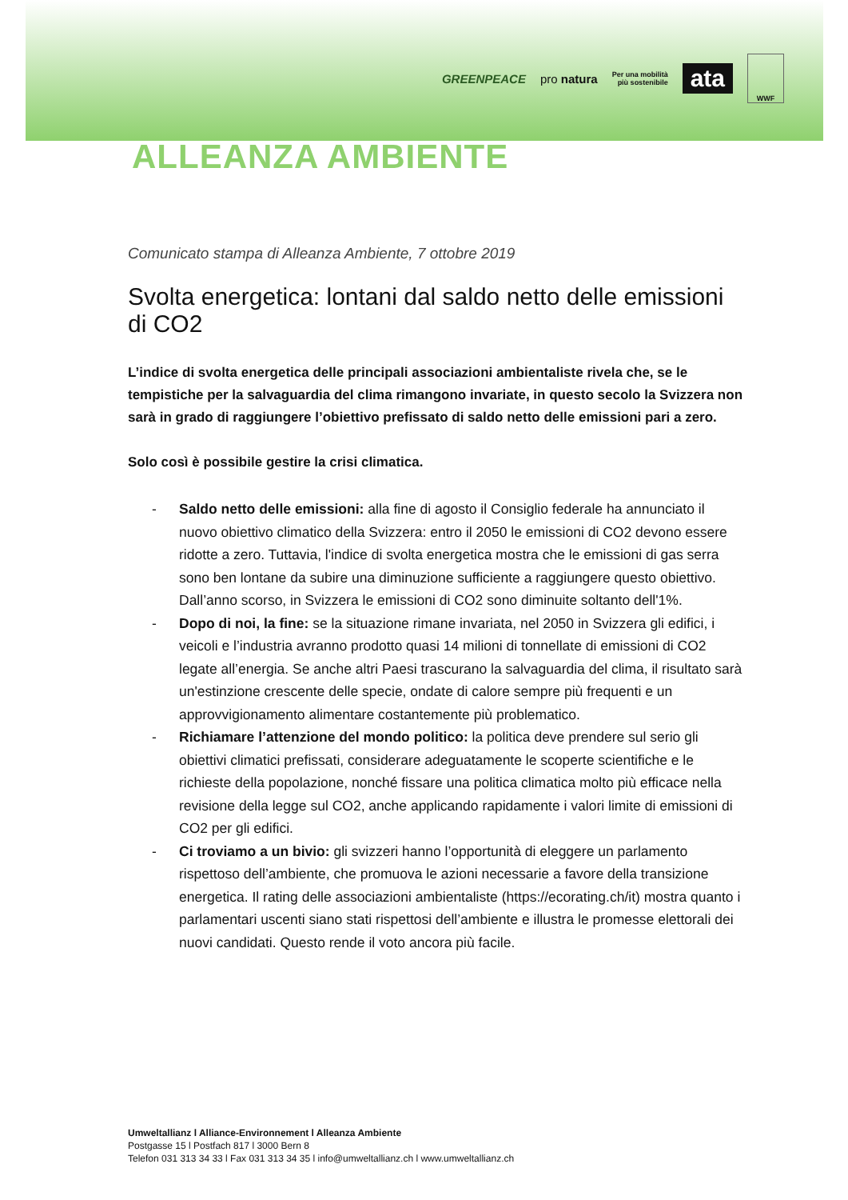GREENPEACE pro natura Per una mobilità
più sostenibile ata WWF
ALLEANZA AMBIENTE
Comunicato stampa di Alleanza Ambiente, 7 ottobre 2019
Svolta energetica: lontani dal saldo netto delle emissioni di CO2
L’indice di svolta energetica delle principali associazioni ambientaliste rivela che, se le tempistiche per la salvaguardia del clima rimangono invariate, in questo secolo la Svizzera non sarà in grado di raggiungere l’obiettivo prefissato di saldo netto delle emissioni pari a zero.
Solo così è possibile gestire la crisi climatica.
- Saldo netto delle emissioni: alla fine di agosto il Consiglio federale ha annunciato il nuovo obiettivo climatico della Svizzera: entro il 2050 le emissioni di CO2 devono essere ridotte a zero. Tuttavia, l'indice di svolta energetica mostra che le emissioni di gas serra sono ben lontane da subire una diminuzione sufficiente a raggiungere questo obiettivo. Dall’anno scorso, in Svizzera le emissioni di CO2 sono diminuite soltanto dell'1%.
- Dopo di noi, la fine: se la situazione rimane invariata, nel 2050 in Svizzera gli edifici, i veicoli e l’industria avranno prodotto quasi 14 milioni di tonnellate di emissioni di CO2 legate all’energia. Se anche altri Paesi trascurano la salvaguardia del clima, il risultato sarà un'estinzione crescente delle specie, ondate di calore sempre più frequenti e un approvvigionamento alimentare costantemente più problematico.
- Richiamare l’attenzione del mondo politico: la politica deve prendere sul serio gli obiettivi climatici prefissati, considerare adeguatamente le scoperte scientifiche e le richieste della popolazione, nonché fissare una politica climatica molto più efficace nella revisione della legge sul CO2, anche applicando rapidamente i valori limite di emissioni di CO2 per gli edifici.
- Ci troviamo a un bivio: gli svizzeri hanno l’opportunità di eleggere un parlamento rispettoso dell’ambiente, che promuova le azioni necessarie a favore della transizione energetica. Il rating delle associazioni ambientaliste (https://ecorating.ch/it) mostra quanto i parlamentari uscenti siano stati rispettosi dell’ambiente e illustra le promesse elettorali dei nuovi candidati. Questo rende il voto ancora più facile.
Umweltallianz l Alliance-Environnement l Alleanza Ambiente
Postgasse 15 l Postfach 817 l 3000 Bern 8
Telefon 031 313 34 33 l Fax 031 313 34 35 l info@umweltallianz.ch l www.umweltallianz.ch